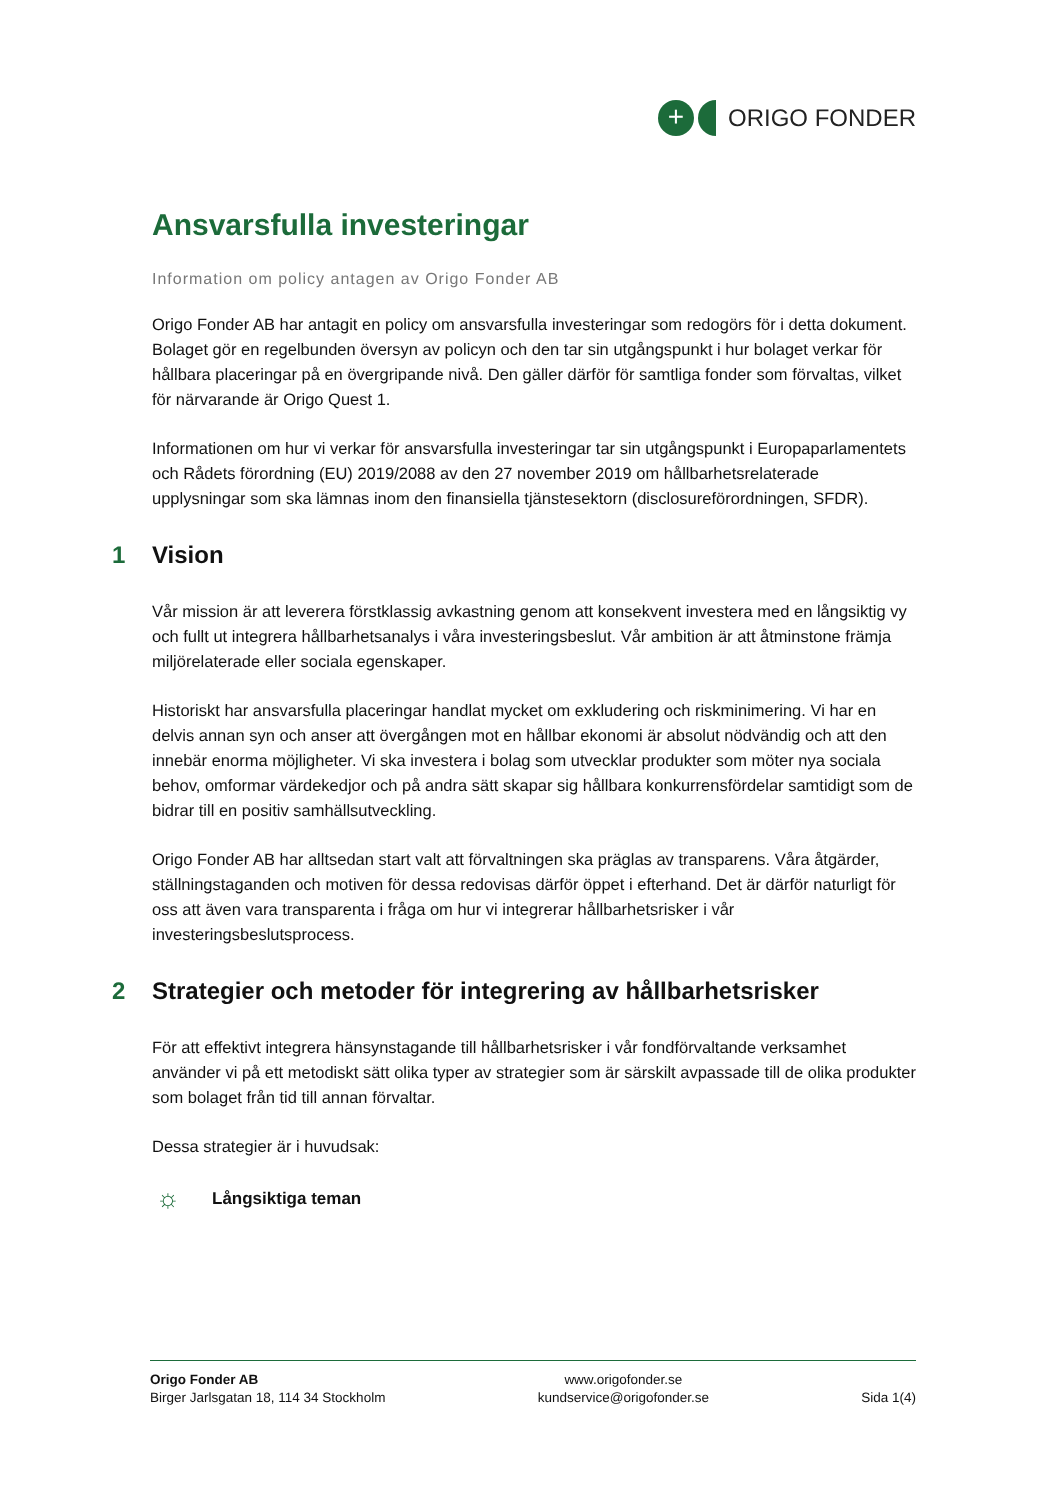+
ORIGO FONDER
Ansvarsfulla investeringar
Information om policy antagen av Origo Fonder AB
Origo Fonder AB har antagit en policy om ansvarsfulla investeringar som redogörs för i detta dokument. Bolaget gör en regelbunden översyn av policyn och den tar sin utgångspunkt i hur bolaget verkar för hållbara placeringar på en övergripande nivå. Den gäller därför för samtliga fonder som förvaltas, vilket för närvarande är Origo Quest 1.
Informationen om hur vi verkar för ansvarsfulla investeringar tar sin utgångspunkt i Europaparlamentets och Rådets förordning (EU) 2019/2088 av den 27 november 2019 om hållbarhetsrelaterade upplysningar som ska lämnas inom den finansiella tjänstesektorn (disclosureförordningen, SFDR).
1 Vision
Vår mission är att leverera förstklassig avkastning genom att konsekvent investera med en långsiktig vy och fullt ut integrera hållbarhetsanalys i våra investeringsbeslut. Vår ambition är att åtminstone främja miljörelaterade eller sociala egenskaper.
Historiskt har ansvarsfulla placeringar handlat mycket om exkludering och riskminimering. Vi har en delvis annan syn och anser att övergången mot en hållbar ekonomi är absolut nödvändig och att den innebär enorma möjligheter. Vi ska investera i bolag som utvecklar produkter som möter nya sociala behov, omformar värdekedjor och på andra sätt skapar sig hållbara konkurrensfördelar samtidigt som de bidrar till en positiv samhällsutveckling.
Origo Fonder AB har alltsedan start valt att förvaltningen ska präglas av transparens. Våra åtgärder, ställningstaganden och motiven för dessa redovisas därför öppet i efterhand. Det är därför naturligt för oss att även vara transparenta i fråga om hur vi integrerar hållbarhetsrisker i vår investeringsbeslutsprocess.
2 Strategier och metoder för integrering av hållbarhetsrisker
För att effektivt integrera hänsynstagande till hållbarhetsrisker i vår fondförvaltande verksamhet använder vi på ett metodiskt sätt olika typer av strategier som är särskilt avpassade till de olika produkter som bolaget från tid till annan förvaltar.
Dessa strategier är i huvudsak:
☼ Långsiktiga teman
Origo Fonder AB
Birger Jarlsgatan 18, 114 34 Stockholm
www.origofonder.se
kundservice@origofonder.se
Sida 1(4)